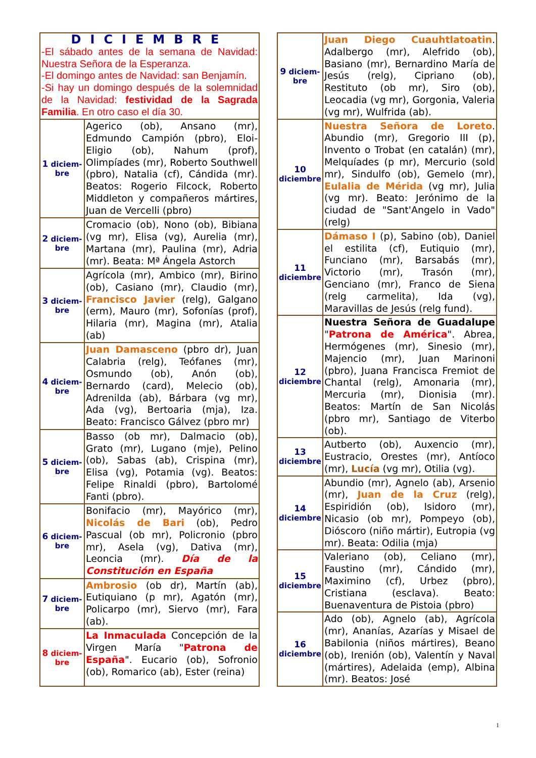| DICIEMBRE -El sábado antes de la semana de Navidad: Nuestra Señora de la Esperanza. -El domingo antes de Navidad: san Benjamín. -Si hay un domingo después de la solemnidad de la Navidad: festividad de la Sagrada Familia . En otro caso el día 30. | |
| 1 diciem-bre | Agerico (ob), Ansano (mr), Edmundo Campión (pbro), Eloi-Eligio (ob), Nahum (prof), Olimpíades (mr), Roberto Southwell (pbro), Natalia (cf), Cándida (mr). Beatos: Rogerio Filcock, Roberto Middleton y compañeros mártires, Juan de Vercelli (pbro) |
| 2 diciem-bre | Cromacio (ob), Nono (ob), Bibiana (vg mr), Elisa (vg), Aurelia (mr), Martana (mr), Paulina (mr), Adria (mr). Beata: Mª Ángela Astorch |
| 3 diciem-bre | Agrícola (mr), Ambico (mr), Birino (ob), Casiano (mr), Claudio (mr), Francisco Javier (relg), Galgano (erm), Mauro (mr), Sofonías (prof), Hilaria (mr), Magina (mr), Atalia (ab) |
| 4 diciem-bre | Juan Damasceno (pbro dr), Juan Calabria (relg), Teófanes (mr), Osmundo (ob), Anón (ob), Bernardo (card), Melecio (ob), Adrenilda (ab), Bárbara (vg mr), Ada (vg), Bertoaria (mja), Iza. Beato: Francisco Gálvez (pbro mr) |
| 5 diciem-bre | Basso (ob mr), Dalmacio (ob), Grato (mr), Lugano (mje), Pelino (ob), Sabas (ab), Crispina (mr), Elisa (vg), Potamia (vg). Beatos: Felipe Rinaldi (pbro), Bartolomé Fanti (pbro). |
| 6 diciem-bre | Bonifacio (mr), Mayórico (mr), Nicolás de Bari (ob), Pedro Pascual (ob mr), Policronio (pbro mr), Asela (vg), Dativa (mr), Leoncia (mr). Día de la Constitución en España |
| 7 diciem-bre | Ambrosio (ob dr), Martín (ab), Eutiquiano (p mr), Agatón (mr), Policarpo (mr), Siervo (mr), Fara (ab). |
| 8 diciem-bre | La Inmaculada Concepción de la Virgen María " Patrona de España ". Eucario (ob), Sofronio (ob), Romarico (ab), Ester (reina) |
| 9 diciem-bre | Juan Diego Cuauhtlatoatin . Adalbergo (mr), Alefrido (ob), Basiano (mr), Bernardino María de Jesús (relg), Cipriano (ob), Restituto (ob mr), Siro (ob), Leocadia (vg mr), Gorgonia, Valeria (vg mr), Wulfrida (ab). |
| 10 diciembre | Nuestra Señora de Loreto . Abundio (mr), Gregorio III (p), Invento o Trobat (en catalán) (mr), Melquíades (p mr), Mercurio (sold mr), Sindulfo (ob), Gemelo (mr), Eulalia de Mérida (vg mr), Julia (vg mr). Beato: Jerónimo de la ciudad de "Sant'Angelo in Vado" (relg) |
| 11 diciembre | Dámaso I (p), Sabino (ob), Daniel el estilita (cf), Eutiquio (mr), Funciano (mr), Barsabás (mr), Victorio (mr), Trasón (mr), Genciano (mr), Franco de Siena (relg carmelita), Ida (vg), Maravillas de Jesús (relg fund). |
| 12 diciembre | Nuestra Señora de Guadalupe " Patrona de América ". Abrea, Hermógenes (mr), Sinesio (mr), Majencio (mr), Juan Marinoni (pbro), Juana Francisca Fremiot de Chantal (relg), Amonaria (mr), Mercuria (mr), Dionisia (mr). Beatos: Martín de San Nicolás (pbro mr), Santiago de Viterbo (ob). |
| 13 diciembre | Autberto (ob), Auxencio (mr), Eustracio, Orestes (mr), Antíoco (mr), Lucía (vg mr), Otilia (vg). |
| 14 diciembre | Abundio (mr), Agnelo (ab), Arsenio (mr), Juan de la Cruz (relg), Espiridión (ob), Isidoro (mr), Nicasio (ob mr), Pompeyo (ob), Dióscoro (niño mártir), Eutropia (vg mr). Beata: Odilia (mja) |
| 15 diciembre | Valeriano (ob), Celiano (mr), Faustino (mr), Cándido (mr), Maximino (cf), Urbez (pbro), Cristiana (esclava). Beato: Buenaventura de Pistoia (pbro) |
| 16 diciembre | Ado (ob), Agnelo (ab), Agrícola (mr), Ananías, Azarías y Misael de Babilonia (niños mártires), Beano (ob), Irenión (ob), Valentín y Naval (mártires), Adelaida (emp), Albina (mr). Beatos: José |
1